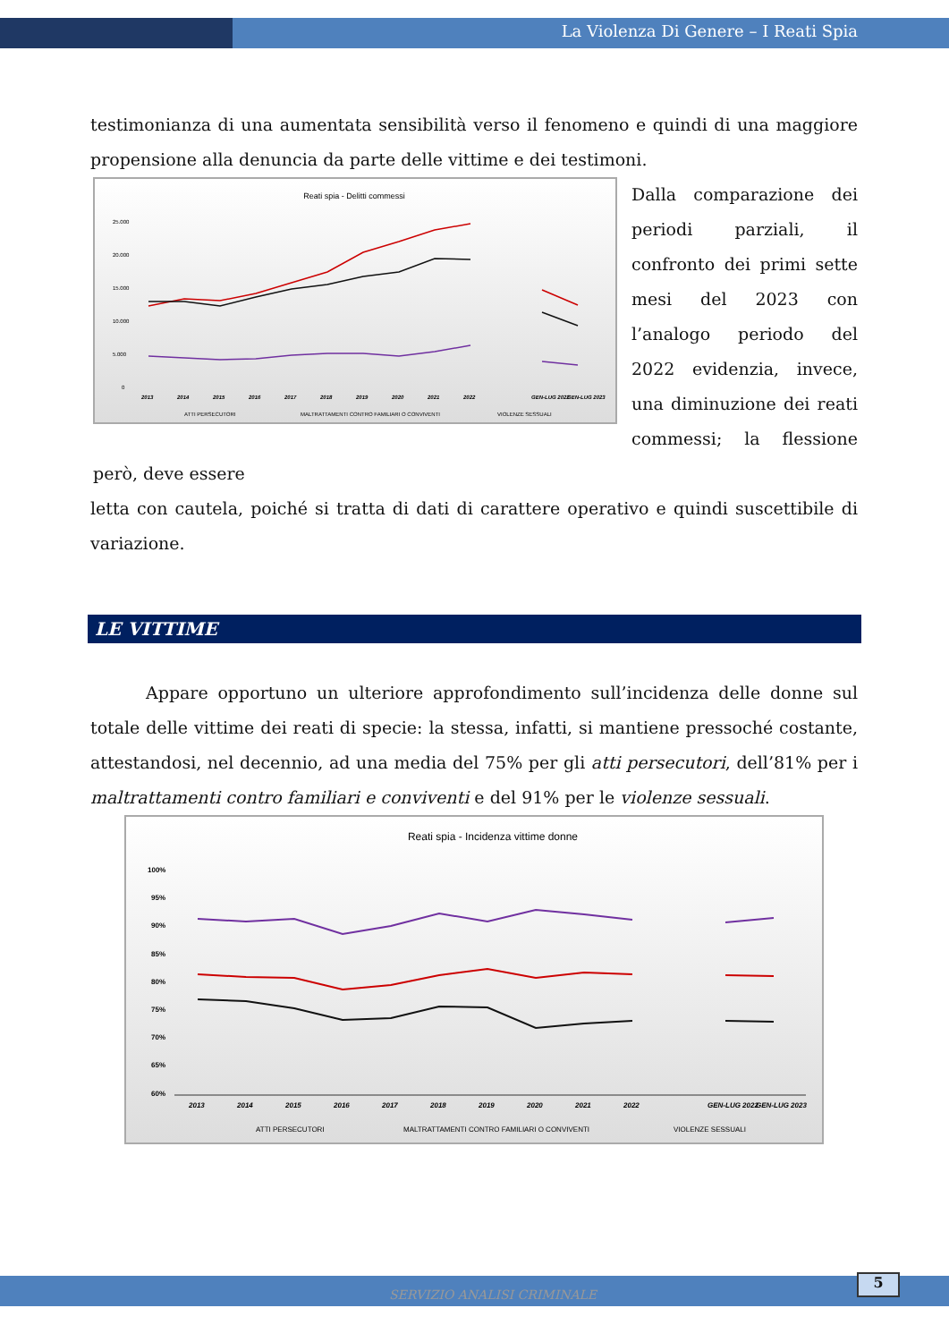La Violenza Di Genere – I Reati Spia
testimonianza di una aumentata sensibilità verso il fenomeno e quindi di una maggiore propensione alla denuncia da parte delle vittime e dei testimoni.
Reati spia - Delitti commessi
25.000
20.000
15.000
10.000
5.000
0
2013
2014
2015
2016
2017
2018
2019
2020
2021
2022
GEN-LUG 2022
GEN-LUG 2023
ATTI PERSECUTORI
MALTRATTAMENTI CONTRO FAMILIARI O CONVIVENTI
VIOLENZE SESSUALI
Dalla comparazione dei periodi parziali, il confronto dei primi sette mesi del 2023 con l’analogo periodo del 2022 evidenzia, invece, una diminuzione dei reati commessi; la flessione però, deve essere
letta con cautela, poiché si tratta di dati di carattere operativo e quindi suscettibile di variazione.
LE VITTIME
Appare opportuno un ulteriore approfondimento sull’incidenza delle donne sul totale delle vittime dei reati di specie: la stessa, infatti, si mantiene pressoché costante, attestandosi, nel decennio, ad una media del 75% per gli atti persecutori, dell’81% per i maltrattamenti contro familiari e conviventi e del 91% per le violenze sessuali.
Reati spia - Incidenza vittime donne
100%
95%
90%
85%
80%
75%
70%
65%
60%
2013
2014
2015
2016
2017
2018
2019
2020
2021
2022
GEN-LUG 2022
GEN-LUG 2023
ATTI PERSECUTORI
MALTRATTAMENTI CONTRO FAMILIARI O CONVIVENTI
VIOLENZE SESSUALI
SERVIZIO ANALISI CRIMINALE 5